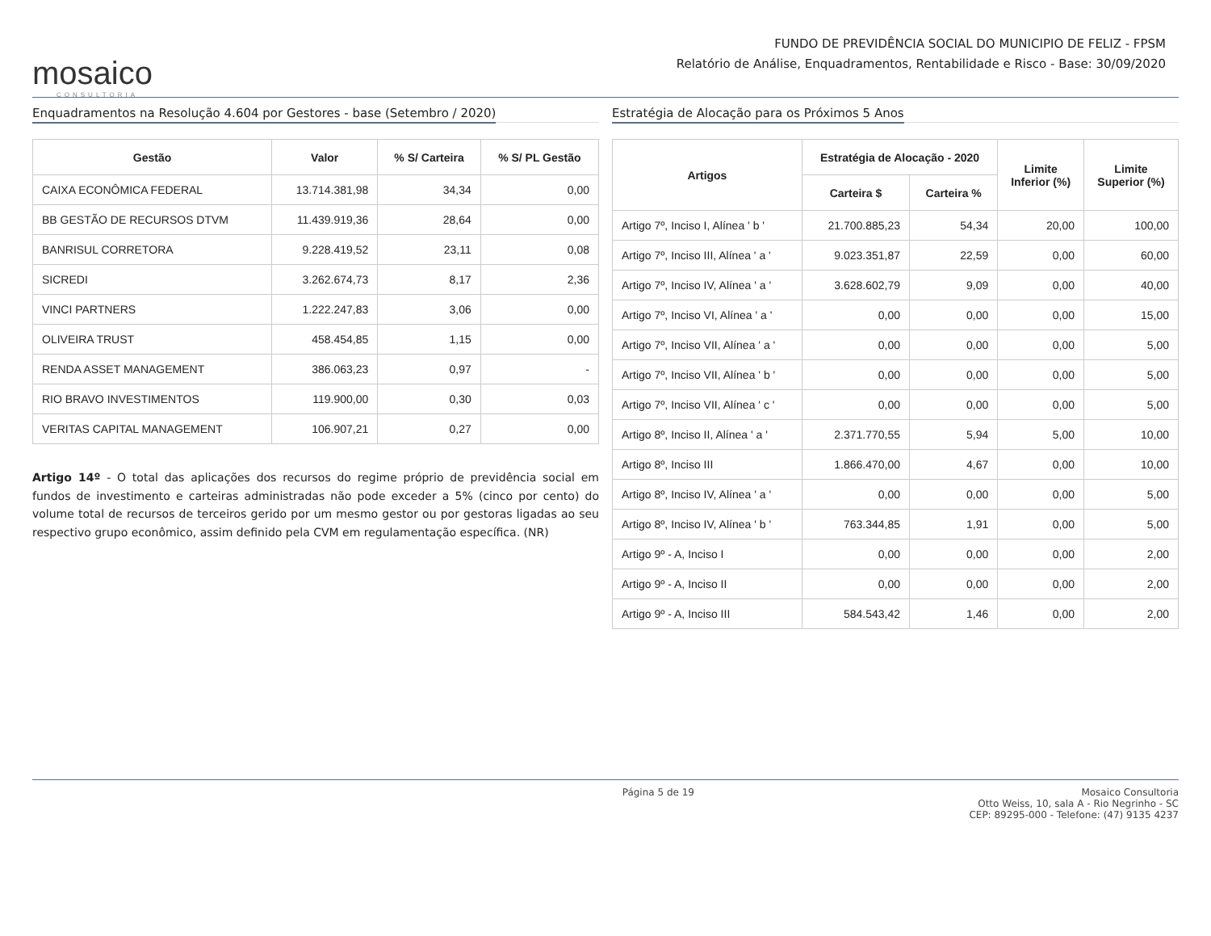mosaico
CONSULTORIA
FUNDO DE PREVIDÊNCIA SOCIAL DO MUNICIPIO DE FELIZ - FPSM
Relatório de Análise, Enquadramentos, Rentabilidade e Risco - Base: 30/09/2020
Enquadramentos na Resolução 4.604 por Gestores - base (Setembro / 2020)
| Gestão | Valor | % S/ Carteira | % S/ PL Gestão |
| --- | --- | --- | --- |
| CAIXA ECONÔMICA FEDERAL | 13.714.381,98 | 34,34 | 0,00 |
| BB GESTÃO DE RECURSOS DTVM | 11.439.919,36 | 28,64 | 0,00 |
| BANRISUL CORRETORA | 9.228.419,52 | 23,11 | 0,08 |
| SICREDI | 3.262.674,73 | 8,17 | 2,36 |
| VINCI PARTNERS | 1.222.247,83 | 3,06 | 0,00 |
| OLIVEIRA TRUST | 458.454,85 | 1,15 | 0,00 |
| RENDA ASSET MANAGEMENT | 386.063,23 | 0,97 | - |
| RIO BRAVO INVESTIMENTOS | 119.900,00 | 0,30 | 0,03 |
| VERITAS CAPITAL MANAGEMENT | 106.907,21 | 0,27 | 0,00 |
Artigo 14º - O total das aplicações dos recursos do regime próprio de previdência social em fundos de investimento e carteiras administradas não pode exceder a 5% (cinco por cento) do volume total de recursos de terceiros gerido por um mesmo gestor ou por gestoras ligadas ao seu respectivo grupo econômico, assim definido pela CVM em regulamentação específica. (NR)
Estratégia de Alocação para os Próximos 5 Anos
| Artigos | Estratégia de Alocação - 2020 | | Limite Inferior (%) | Limite Superior (%) |
| --- | --- | --- | --- | --- |
| | Carteira $ | Carteira % | | |
| Artigo 7º, Inciso I, Alínea ' b ' | 21.700.885,23 | 54,34 | 20,00 | 100,00 |
| Artigo 7º, Inciso III, Alínea ' a ' | 9.023.351,87 | 22,59 | 0,00 | 60,00 |
| Artigo 7º, Inciso IV, Alínea ' a ' | 3.628.602,79 | 9,09 | 0,00 | 40,00 |
| Artigo 7º, Inciso VI, Alínea ' a ' | 0,00 | 0,00 | 0,00 | 15,00 |
| Artigo 7º, Inciso VII, Alínea ' a ' | 0,00 | 0,00 | 0,00 | 5,00 |
| Artigo 7º, Inciso VII, Alínea ' b ' | 0,00 | 0,00 | 0,00 | 5,00 |
| Artigo 7º, Inciso VII, Alínea ' c ' | 0,00 | 0,00 | 0,00 | 5,00 |
| Artigo 8º, Inciso II, Alínea ' a ' | 2.371.770,55 | 5,94 | 5,00 | 10,00 |
| Artigo 8º, Inciso III | 1.866.470,00 | 4,67 | 0,00 | 10,00 |
| Artigo 8º, Inciso IV, Alínea ' a ' | 0,00 | 0,00 | 0,00 | 5,00 |
| Artigo 8º, Inciso IV, Alínea ' b ' | 763.344,85 | 1,91 | 0,00 | 5,00 |
| Artigo 9º - A, Inciso I | 0,00 | 0,00 | 0,00 | 2,00 |
| Artigo 9º - A, Inciso II | 0,00 | 0,00 | 0,00 | 2,00 |
| Artigo 9º - A, Inciso III | 584.543,42 | 1,46 | 0,00 | 2,00 |
Página 5 de 19 Mosaico Consultoria
Otto Weiss, 10, sala A - Rio Negrinho - SC
CEP: 89295-000 - Telefone: (47) 9135 4237